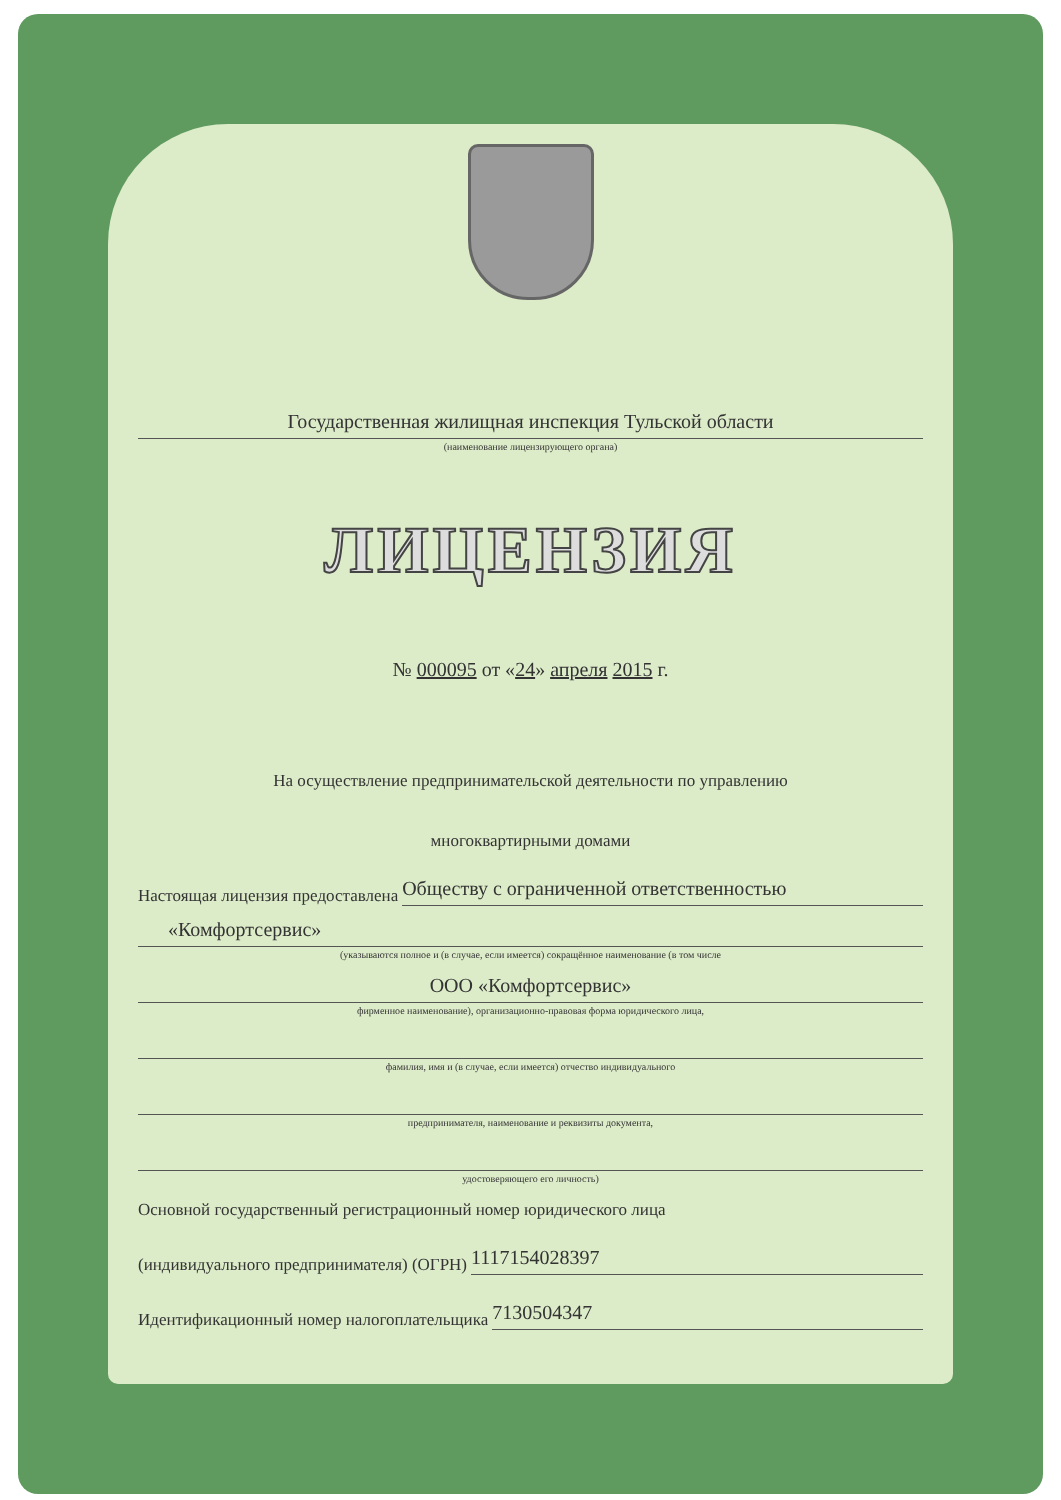Государственная жилищная инспекция Тульской области
(наименование лицензирующего органа)
ЛИЦЕНЗИЯ
№ 000095 от «24» апреля 2015 г.
На осуществление предпринимательской деятельности по управлению
многоквартирными домами
Настоящая лицензия предоставлена
Обществу с ограниченной ответственностью
«Комфортсервис»
(указываются полное и (в случае, если имеется) сокращённое наименование (в том числе
ООО «Комфортсервис»
фирменное наименование), организационно-правовая форма юридического лица,
фамилия, имя и (в случае, если имеется) отчество индивидуального
предпринимателя, наименование и реквизиты документа,
удостоверяющего его личность)
Основной государственный регистрационный номер юридического лица
(индивидуального предпринимателя) (ОГРН)
1117154028397
Идентификационный номер налогоплательщика
7130504347